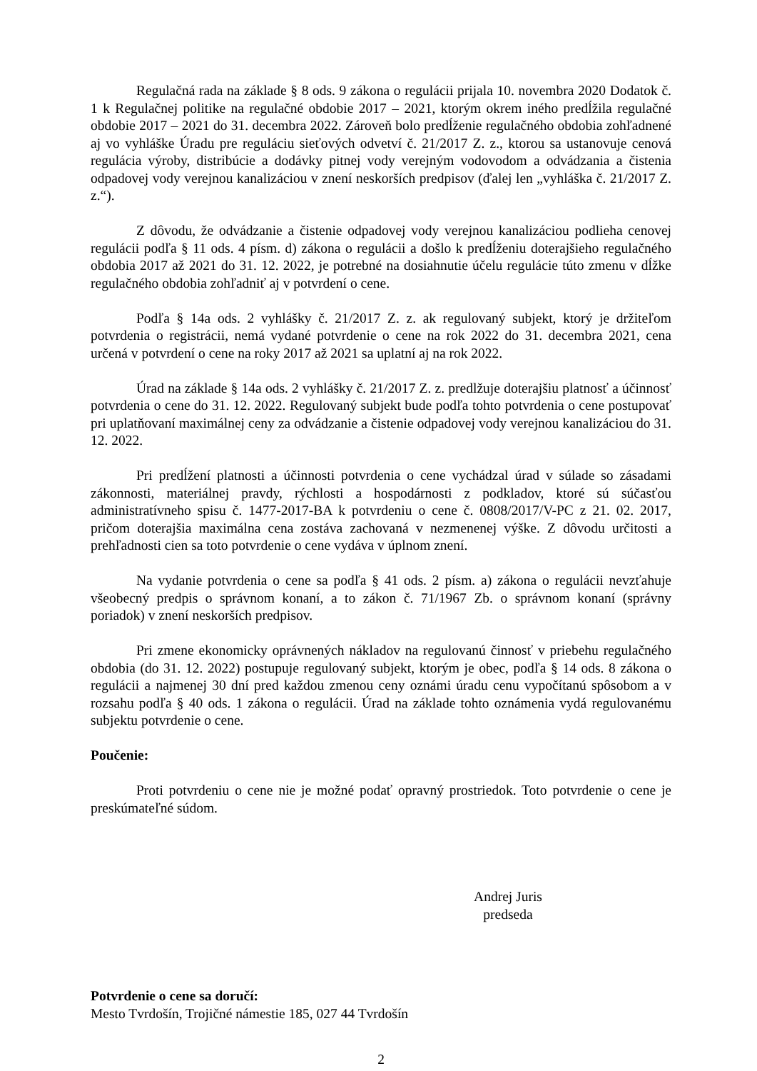Regulačná rada na základe § 8 ods. 9 zákona o regulácii prijala 10. novembra 2020 Dodatok č. 1 k Regulačnej politike na regulačné obdobie 2017 – 2021, ktorým okrem iného predĺžila regulačné obdobie 2017 – 2021 do 31. decembra 2022. Zároveň bolo predĺženie regulačného obdobia zohľadnené aj vo vyhláške Úradu pre reguláciu sieťových odvetví č. 21/2017 Z. z., ktorou sa ustanovuje cenová regulácia výroby, distribúcie a dodávky pitnej vody verejným vodovodom a odvádzania a čistenia odpadovej vody verejnou kanalizáciou v znení neskorších predpisov (ďalej len „vyhláška č. 21/2017 Z. z.“).
Z dôvodu, že odvádzanie a čistenie odpadovej vody verejnou kanalizáciou podlieha cenovej regulácii podľa § 11 ods. 4 písm. d) zákona o regulácii a došlo k predĺženiu doterajšieho regulačného obdobia 2017 až 2021 do 31. 12. 2022, je potrebné na dosiahnutie účelu regulácie túto zmenu v dĺžke regulačného obdobia zohľadniť aj v potvrdení o cene.
Podľa § 14a ods. 2 vyhlášky č. 21/2017 Z. z. ak regulovaný subjekt, ktorý je držiteľom potvrdenia o registrácii, nemá vydané potvrdenie o cene na rok 2022 do 31. decembra 2021, cena určená v potvrdení o cene na roky 2017 až 2021 sa uplatní aj na rok 2022.
Úrad na základe § 14a ods. 2 vyhlášky č. 21/2017 Z. z. predlžuje doterajšiu platnosť a účinnosť potvrdenia o cene do 31. 12. 2022. Regulovaný subjekt bude podľa tohto potvrdenia o cene postupovať pri uplatňovaní maximálnej ceny za odvádzanie a čistenie odpadovej vody verejnou kanalizáciou do 31. 12. 2022.
Pri predĺžení platnosti a účinnosti potvrdenia o cene vychádzal úrad v súlade so zásadami zákonnosti, materiálnej pravdy, rýchlosti a hospodárnosti z podkladov, ktoré sú súčasťou administratívneho spisu č. 1477-2017-BA k potvrdeniu o cene č. 0808/2017/V-PC z 21. 02. 2017, pričom doterajšia maximálna cena zostáva zachovaná v nezmenenej výške. Z dôvodu určitosti a prehľadnosti cien sa toto potvrdenie o cene vydáva v úplnom znení.
Na vydanie potvrdenia o cene sa podľa § 41 ods. 2 písm. a) zákona o regulácii nevzťahuje všeobecný predpis o správnom konaní, a to zákon č. 71/1967 Zb. o správnom konaní (správny poriadok) v znení neskorších predpisov.
Pri zmene ekonomicky oprávnených nákladov na regulovanú činnosť v priebehu regulačného obdobia (do 31. 12. 2022) postupuje regulovaný subjekt, ktorým je obec, podľa § 14 ods. 8 zákona o regulácii a najmenej 30 dní pred každou zmenou ceny oznámi úradu cenu vypočítanú spôsobom a v rozsahu podľa § 40 ods. 1 zákona o regulácii. Úrad na základe tohto oznámenia vydá regulovanému subjektu potvrdenie o cene.
Poučenie:
Proti potvrdeniu o cene nie je možné podať opravný prostriedok. Toto potvrdenie o cene je preskúmateľné súdom.
Andrej Juris
predseda
Potvrdenie o cene sa doručí:
Mesto Tvrdošín, Trojičné námestie 185, 027 44 Tvrdošín
2